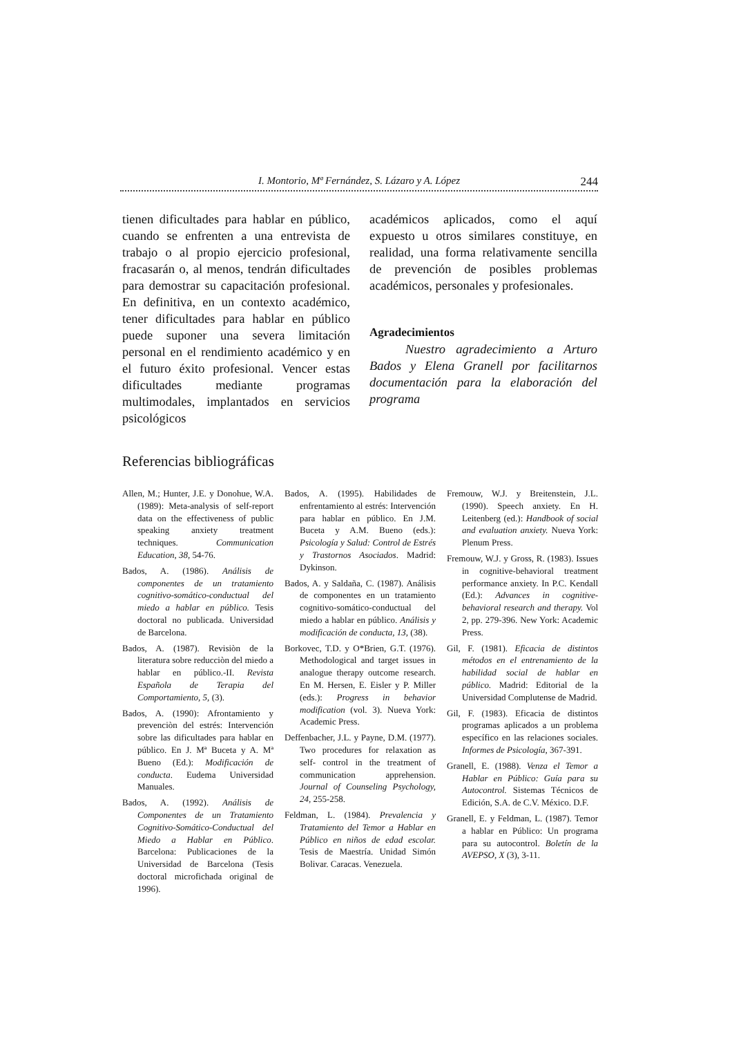I. Montorio, Mª Fernández, S. Lázaro y A. López 244
tienen dificultades para hablar en público, cuando se enfrenten a una entrevista de trabajo o al propio ejercicio profesional, fracasarán o, al menos, tendrán dificultades para demostrar su capacitación profesional. En definitiva, en un contexto académico, tener dificultades para hablar en público puede suponer una severa limitación personal en el rendimiento académico y en el futuro éxito profesional. Vencer estas dificultades mediante programas multimodales, implantados en servicios psicológicos
académicos aplicados, como el aquí expuesto u otros similares constituye, en realidad, una forma relativamente sencilla de prevención de posibles problemas académicos, personales y profesionales.
Agradecimientos
Nuestro agradecimiento a Arturo Bados y Elena Granell por facilitarnos documentación para la elaboración del programa
Referencias bibliográficas
Allen, M.; Hunter, J.E. y Donohue, W.A. (1989): Meta-analysis of self-report data on the effectiveness of public speaking anxiety treatment techniques. Communication Education, 38, 54-76.
Bados, A. (1986). Análisis de componentes de un tratamiento cognitivo-somático-conductual del miedo a hablar en público. Tesis doctoral no publicada. Universidad de Barcelona.
Bados, A. (1987). Revisiòn de la literatura sobre reducciòn del miedo a hablar en público.-II. Revista Española de Terapia del Comportamiento, 5, (3).
Bados, A. (1990): Afrontamiento y prevenciòn del estrés: Intervención sobre las dificultades para hablar en público. En J. Mª Buceta y A. Mª Bueno (Ed.): Modificación de conducta. Eudema Universidad Manuales.
Bados, A. (1992). Análisis de Componentes de un Tratamiento Cognitivo-Somático-Conductual del Miedo a Hablar en Público. Barcelona: Publicaciones de la Universidad de Barcelona (Tesis doctoral microfichada original de 1996).
Bados, A. (1995). Habilidades de enfrentamiento al estrés: Intervención para hablar en público. En J.M. Buceta y A.M. Bueno (eds.): Psicología y Salud: Control de Estrés y Trastornos Asociados. Madrid: Dykinson.
Bados, A. y Saldaña, C. (1987). Análisis de componentes en un tratamiento cognitivo-somático-conductual del miedo a hablar en público. Análisis y modificación de conducta, 13, (38).
Borkovec, T.D. y O*Brien, G.T. (1976). Methodological and target issues in analogue therapy outcome research. En M. Hersen, E. Eisler y P. Miller (eds.): Progress in behavior modification (vol. 3). Nueva York: Academic Press.
Deffenbacher, J.L. y Payne, D.M. (1977). Two procedures for relaxation as self- control in the treatment of communication apprehension. Journal of Counseling Psychology, 24, 255-258.
Feldman, L. (1984). Prevalencia y Tratamiento del Temor a Hablar en Público en niños de edad escolar. Tesis de Maestría. Unidad Simón Bolivar. Caracas. Venezuela.
Fremouw, W.J. y Breitenstein, J.L. (1990). Speech anxiety. En H. Leitenberg (ed.): Handbook of social and evaluation anxiety. Nueva York: Plenum Press.
Fremouw, W.J. y Gross, R. (1983). Issues in cognitive-behavioral treatment performance anxiety. In P.C. Kendall (Ed.): Advances in cognitive-behavioral research and therapy. Vol 2, pp. 279-396. New York: Academic Press.
Gil, F. (1981). Eficacia de distintos métodos en el entrenamiento de la habilidad social de hablar en público. Madrid: Editorial de la Universidad Complutense de Madrid.
Gil, F. (1983). Eficacia de distintos programas aplicados a un problema específico en las relaciones sociales. Informes de Psicología, 367-391.
Granell, E. (1988). Venza el Temor a Hablar en Público: Guía para su Autocontrol. Sistemas Técnicos de Edición, S.A. de C.V. México. D.F.
Granell, E. y Feldman, L. (1987). Temor a hablar en Público: Un programa para su autocontrol. Boletín de la AVEPSO, X (3), 3-11.